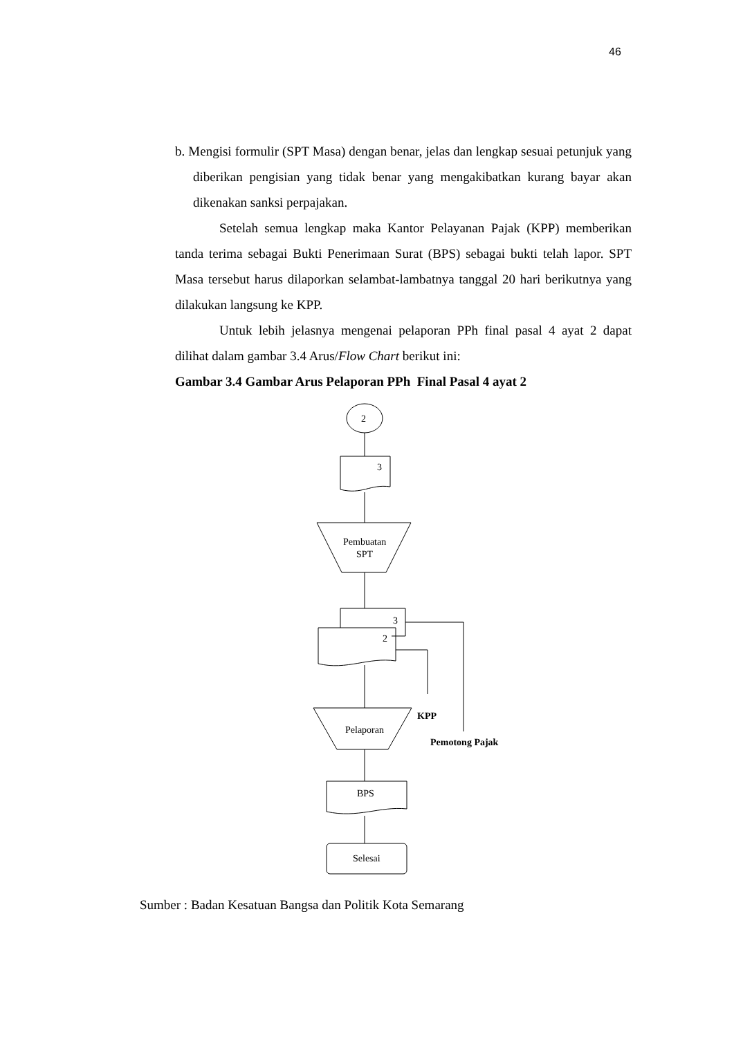46
b. Mengisi formulir (SPT Masa) dengan benar, jelas dan lengkap sesuai petunjuk yang diberikan pengisian yang tidak benar yang mengakibatkan kurang bayar akan dikenakan sanksi perpajakan.
Setelah semua lengkap maka Kantor Pelayanan Pajak (KPP) memberikan tanda terima sebagai Bukti Penerimaan Surat (BPS) sebagai bukti telah lapor. SPT Masa tersebut harus dilaporkan selambat-lambatnya tanggal 20 hari berikutnya yang dilakukan langsung ke KPP.
Untuk lebih jelasnya mengenai pelaporan PPh final pasal 4 ayat 2 dapat dilihat dalam gambar 3.4 Arus/Flow Chart berikut ini:
Gambar 3.4 Gambar Arus Pelaporan PPh Final Pasal 4 ayat 2
2
3
Pembuatan
SPT
3
2
Pelaporan
KPP
Pemotong Pajak
BPS
Selesai
Sumber : Badan Kesatuan Bangsa dan Politik Kota Semarang